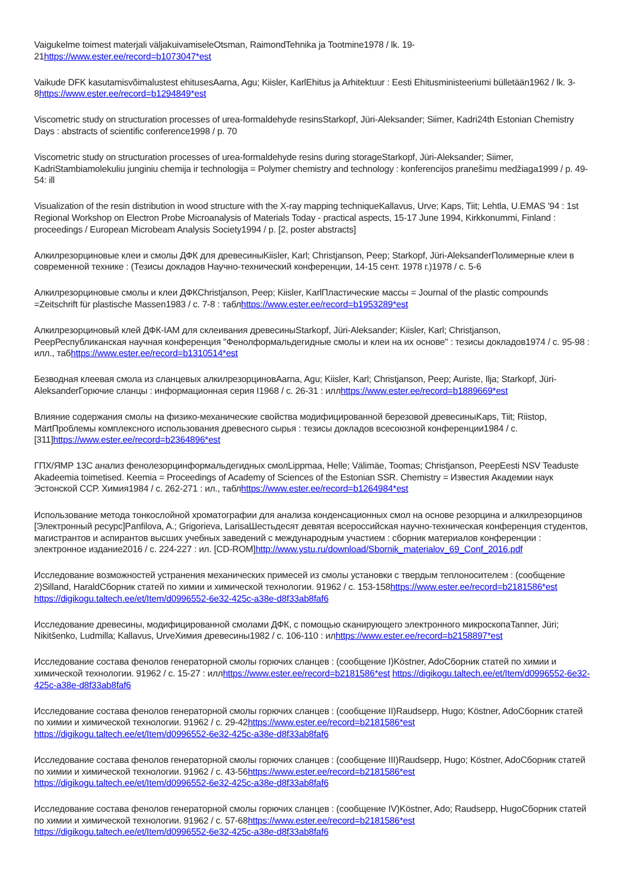Vaigukelme toimest materjali väljakuivamiseleOtsman, RaimondTehnika ja Tootmine1978 / lk. 19-21https://www.ester.ee/record=b1073047*est
Vaikude DFK kasutamisvõimalustest ehitusesAarna, Agu; Kiisler, KarlEhitus ja Arhitektuur : Eesti Ehitusministeeriumi bülletään1962 / lk. 3-8https://www.ester.ee/record=b1294849*est
Viscometric study on structuration processes of urea-formaldehyde resinsStarkopf, Jüri-Aleksander; Siimer, Kadri24th Estonian Chemistry Days : abstracts of scientific conference1998 / p. 70
Viscometric study on structuration processes of urea-formaldehyde resins during storageStarkopf, Jüri-Aleksander; Siimer, KadriStambiamolekuliu junginiu chemija ir technologija = Polymer chemistry and technology : konferencijos pranešimu medžiaga1999 / p. 49-54: ill
Visualization of the resin distribution in wood structure with the X-ray mapping techniqueKallavus, Urve; Kaps, Tiit; Lehtla, U.EMAS '94 : 1st Regional Workshop on Electron Probe Microanalysis of Materials Today - practical aspects, 15-17 June 1994, Kirkkonummi, Finland : proceedings / European Microbeam Analysis Society1994 / p. [2, poster abstracts]
Алкилрезорциновые клеи и смолы ДФК для древесиныKiisler, Karl; Christjanson, Peep; Starkopf, Jüri-AleksanderПолимерные клеи в современной технике : (Тезисы докладов Научно-технический конференции, 14-15 сент. 1978 г.)1978 / c. 5-6
Алкилрезорциновые смолы и клеи ДФКChristjanson, Peep; Kiisler, KarlПластические массы = Journal of the plastic compounds =Zeitschrift für plastische Massen1983 / c. 7-8 : таблhttps://www.ester.ee/record=b1953289*est
Алкилрезорциновый клей ДФК-IАМ для склеивания древесиныStarkopf, Jüri-Aleksander; Kiisler, Karl; Christjanson, PeepРеспубликанская научная конференция "Фенолформальдегидные смолы и клеи на их основе" : тезисы докладов1974 / c. 95-98 : илл., табhttps://www.ester.ee/record=b1310514*est
Безводная клеевая смола из сланцевых алкилрезорциновAarna, Agu; Kiisler, Karl; Christjanson, Peep; Auriste, Ilja; Starkopf, Jüri-AleksanderГорючие сланцы : информационная серия I1968 / c. 26-31 : иллhttps://www.ester.ee/record=b1889669*est
Влияние содержания смолы на физико-механические свойства модифицированной березовой древесиныKaps, Tiit; Riistop, MärtПроблемы комплексного использования древесного сырья : тезисы докладов всесоюзной конференции1984 / c. [311]https://www.ester.ee/record=b2364896*est
ГПХ/ЯМР 13С анализ фенолезорцинформальдегидных смолLippmaa, Helle; Välimäe, Toomas; Christjanson, PeepEesti NSV Teaduste Akadeemia toimetised. Keemia = Proceedings of Academy of Sciences of the Estonian SSR. Chemistry = Известия Академии наук Эстонской ССР. Химия1984 / c. 262-271 : ил., таблhttps://www.ester.ee/record=b1264984*est
Использование метода тонкослойной хроматографии для анализа конденсационных смол на основе резорцина и алкилрезорцинов [Электронный ресурс]Panfilova, A.; Grigorieva, LarisaШестьдесят девятая всероссийская научно-техническая конференция студентов, магистрантов и аспирантов высших учебных заведений с международным участием : сборник материалов конференции : электронное издание2016 / c. 224-227 : ил. [CD-ROM]http://www.ystu.ru/download/Sbornik_materialov_69_Conf_2016.pdf
Исследование возможностей устранения механических примесей из смолы установки с твердым теплоносителем : (сообщение 2)Silland, HaraldСборник статей по химии и химической технологии. 91962 / c. 153-158https://www.ester.ee/record=b2181586*est https://digikogu.taltech.ee/et/Item/d0996552-6e32-425c-a38e-d8f33ab8faf6
Исследование древесины, модифицированной смолами ДФК, с помощью сканирующего электронного микроскопаTanner, Jüri; Nikitšenko, Ludmilla; Kallavus, UrveХимия древесины1982 / c. 106-110 : илhttps://www.ester.ee/record=b2158897*est
Исследование состава фенолов генераторной смолы горючих сланцев : (сообщение I)Köstner, AdoСборник статей по химии и химической технологии. 91962 / c. 15-27 : иллhttps://www.ester.ee/record=b2181586*est https://digikogu.taltech.ee/et/Item/d0996552-6e32-425c-a38e-d8f33ab8faf6
Исследование состава фенолов генераторной смолы горючих сланцев : (сообщение II)Raudsepp, Hugo; Köstner, AdoСборник статей по химии и химической технологии. 91962 / c. 29-42https://www.ester.ee/record=b2181586*est https://digikogu.taltech.ee/et/Item/d0996552-6e32-425c-a38e-d8f33ab8faf6
Исследование состава фенолов генераторной смолы горючих сланцев : (сообщение III)Raudsepp, Hugo; Köstner, AdoСборник статей по химии и химической технологии. 91962 / c. 43-56https://www.ester.ee/record=b2181586*est https://digikogu.taltech.ee/et/Item/d0996552-6e32-425c-a38e-d8f33ab8faf6
Исследование состава фенолов генераторной смолы горючих сланцев : (сообщение IV)Köstner, Ado; Raudsepp, HugoСборник статей по химии и химической технологии. 91962 / c. 57-68https://www.ester.ee/record=b2181586*est https://digikogu.taltech.ee/et/Item/d0996552-6e32-425c-a38e-d8f33ab8faf6